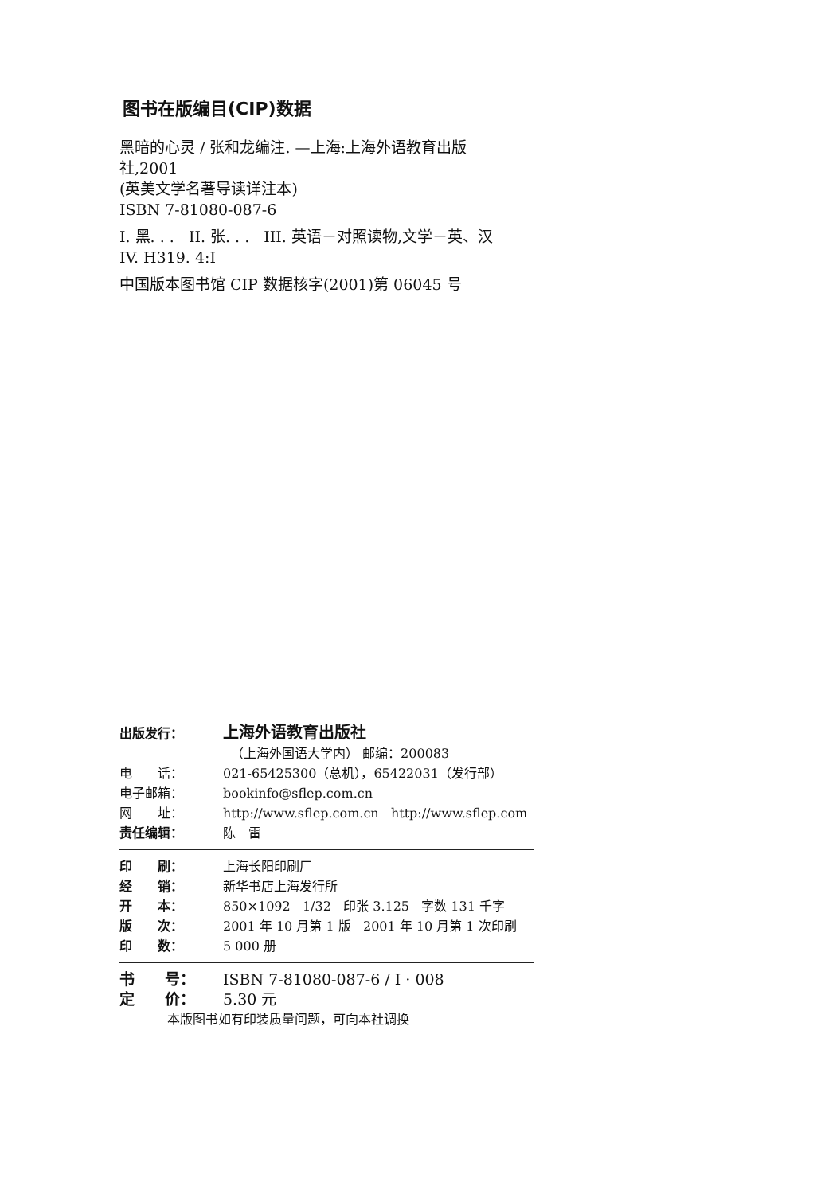图书在版编目(CIP)数据
黑暗的心灵 / 张和龙编注. —上海:上海外语教育出版
社,2001
(英美文学名著导读详注本)
ISBN 7-81080-087-6
I. 黑. . . II. 张. . . III. 英语－对照读物,文学－英、汉
IV. H319. 4:I
中国版本图书馆 CIP 数据核字(2001)第 06045 号
出版发行： 上海外语教育出版社
（上海外国语大学内） 邮编：200083
电　　话： 021-65425300（总机），65422031（发行部）
电子邮箱： bookinfo@sflep.com.cn
网　　址： http://www.sflep.com.cn http://www.sflep.com
责任编辑： 陈　雷
印　　刷： 上海长阳印刷厂
经　　销： 新华书店上海发行所
开　　本： 850×1092 1/32 印张 3.125 字数 131 千字
版　　次： 2001 年 10 月第 1 版 2001 年 10 月第 1 次印刷
印　　数： 5 000 册
书　　号： ISBN 7-81080-087-6 / I · 008
定　　价： 5.30 元
本版图书如有印装质量问题，可向本社调换